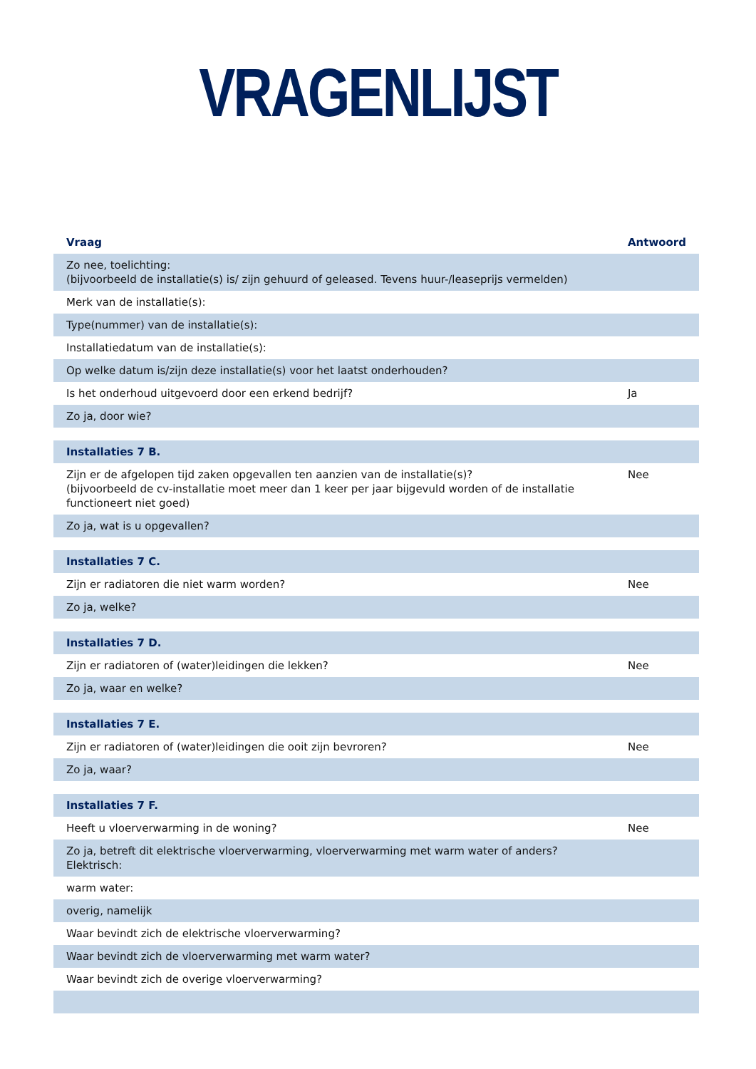VRAGENLIJST
| Vraag | Antwoord |
| --- | --- |
| Zo nee, toelichting: (bijvoorbeeld de installatie(s) is/ zijn gehuurd of geleased. Tevens huur-/leaseprijs vermelden) | |
| Merk van de installatie(s): | |
| Type(nummer) van de installatie(s): | |
| Installatiedatum van de installatie(s): | |
| Op welke datum is/zijn deze installatie(s) voor het laatst onderhouden? | |
| Is het onderhoud uitgevoerd door een erkend bedrijf? | Ja |
| Zo ja, door wie? | |
| Installaties 7 B. | |
| Zijn er de afgelopen tijd zaken opgevallen ten aanzien van de installatie(s)? (bijvoorbeeld de cv-installatie moet meer dan 1 keer per jaar bijgevuld worden of de installatie functioneert niet goed) | Nee |
| Zo ja, wat is u opgevallen? | |
| Installaties 7 C. | |
| Zijn er radiatoren die niet warm worden? | Nee |
| Zo ja, welke? | |
| Installaties 7 D. | |
| Zijn er radiatoren of (water)leidingen die lekken? | Nee |
| Zo ja, waar en welke? | |
| Installaties 7 E. | |
| Zijn er radiatoren of (water)leidingen die ooit zijn bevroren? | Nee |
| Zo ja, waar? | |
| Installaties 7 F. | |
| Heeft u vloerverwarming in de woning? | Nee |
| Zo ja, betreft dit elektrische vloerverwarming, vloerverwarming met warm water of anders? Elektrisch: | |
| warm water: | |
| overig, namelijk | |
| Waar bevindt zich de elektrische vloerverwarming? | |
| Waar bevindt zich de vloerverwarming met warm water? | |
| Waar bevindt zich de overige vloerverwarming? | |